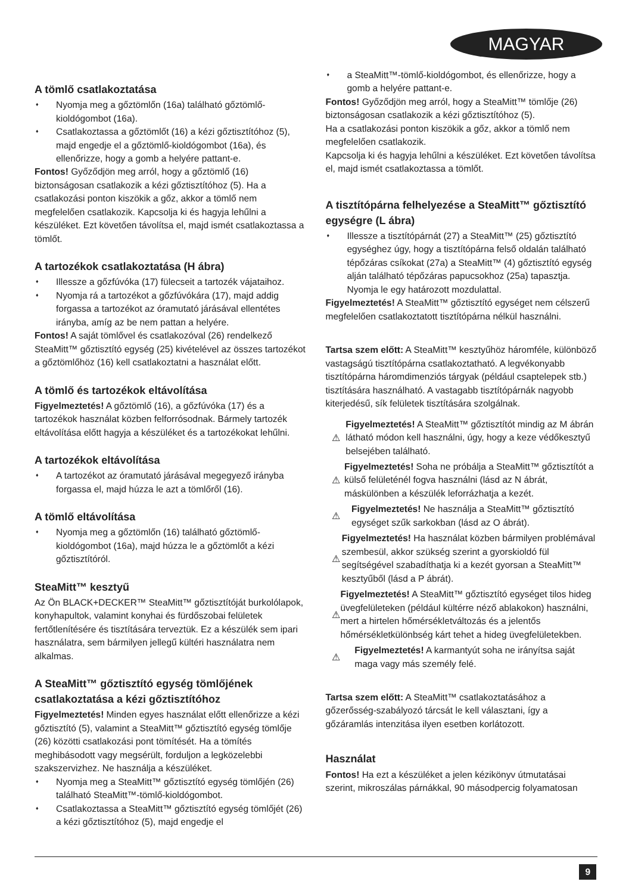MAGYAR
A tömlő csatlakoztatása
Nyomja meg a gőztömlőn (16a) található gőztömlő-kioldógombot (16a).
Csatlakoztassa a gőztömlőt (16) a kézi gőztisztítóhoz (5), majd engedje el a gőztömlő-kioldógombot (16a), és ellenőrizze, hogy a gomb a helyére pattant-e.
Fontos! Győződjön meg arról, hogy a gőztömlő (16) biztonságosan csatlakozik a kézi gőztisztítóhoz (5). Ha a csatlakozási ponton kiszökik a gőz, akkor a tömlő nem megfelelően csatlakozik. Kapcsolja ki és hagyja lehűlni a készüléket. Ezt követően távolítsa el, majd ismét csatlakoztassa a tömlőt.
A tartozékok csatlakoztatása (H ábra)
Illessze a gőzfúvóka (17) fülecseit a tartozék vájataihoz.
Nyomja rá a tartozékot a gőzfúvókára (17), majd addig forgassa a tartozékot az óramutató járásával ellentétes irányba, amíg az be nem pattan a helyére.
Fontos! A saját tömlővel és csatlakozóval (26) rendelkező SteaMitt™ gőztisztító egység (25) kivételével az összes tartozékot a gőztömlőhöz (16) kell csatlakoztatni a használat előtt.
A tömlő és tartozékok eltávolítása
Figyelmeztetés! A gőztömlő (16), a gőzfúvóka (17) és a tartozékok használat közben felforrósodnak. Bármely tartozék eltávolítása előtt hagyja a készüléket és a tartozékokat lehűlni.
A tartozékok eltávolítása
A tartozékot az óramutató járásával megegyező irányba forgassa el, majd húzza le azt a tömlőről (16).
A tömlő eltávolítása
Nyomja meg a gőztömlőn (16) található gőztömlő-kioldógombot (16a), majd húzza le a gőztömlőt a kézi gőztisztítóról.
SteaMitt™ kesztyű
Az Ön BLACK+DECKER™ SteaMitt™ gőztisztítóját burkolólapok, konyhapultok, valamint konyhai és fürdőszobai felületek fertőtlenítésére és tisztítására terveztük. Ez a készülék sem ipari használatra, sem bármilyen jellegű kültéri használatra nem alkalmas.
A SteaMitt™ gőztisztító egység tömlőjének csatlakoztatása a kézi gőztisztítóhoz
Figyelmeztetés! Minden egyes használat előtt ellenőrizze a kézi gőztisztító (5), valamint a SteaMitt™ gőztisztító egység tömlője (26) közötti csatlakozási pont tömítését. Ha a tömítés meghibásodott vagy megsérült, forduljon a legközelebbi szakszervizhez. Ne használja a készüléket.
Nyomja meg a SteaMitt™ gőztisztító egység tömlőjén (26) található SteaMitt™-tömlő-kioldógombot.
Csatlakoztassa a SteaMitt™ gőztisztító egység tömlőjét (26) a kézi gőztisztítóhoz (5), majd engedje el
a SteaMitt™-tömlő-kioldógombot, és ellenőrizze, hogy a gomb a helyére pattant-e.
Fontos! Győződjön meg arról, hogy a SteaMitt™ tömlője (26) biztonságosan csatlakozik a kézi gőztisztítóhoz (5).
Ha a csatlakozási ponton kiszökik a gőz, akkor a tömlő nem megfelelően csatlakozik.
Kapcsolja ki és hagyja lehűlni a készüléket. Ezt követően távolítsa el, majd ismét csatlakoztassa a tömlőt.
A tisztítópárna felhelyezése a SteaMitt™ gőztisztító egységre (L ábra)
Illessze a tisztítópárnát (27) a SteaMitt™ (25) gőztisztító egységhez úgy, hogy a tisztítópárna felső oldalán található tépőzáras csíkokat (27a) a SteaMitt™ (4) gőztisztító egység alján található tépőzáras papucsokhoz (25a) tapasztja. Nyomja le egy határozott mozdulattal.
Figyelmeztetés! A SteaMitt™ gőztisztító egységet nem célszerű megfelelően csatlakoztatott tisztítópárna nélkül használni.
Tartsa szem előtt: A SteaMitt™ kesztyűhöz háromféle, különböző vastagságú tisztítópárna csatlakoztatható. A legvékonyabb tisztítópárna háromdimenziós tárgyak (például csaptelepek stb.) tisztítására használható. A vastagabb tisztítópárnák nagyobb kiterjedésű, sík felületek tisztítására szolgálnak.
⚠
Figyelmeztetés! A SteaMitt™ gőztisztítót mindig az M ábrán látható módon kell használni, úgy, hogy a keze védőkesztyű belsejében található.
⚠
Figyelmeztetés! Soha ne próbálja a SteaMitt™ gőztisztítót a külső felületénél fogva használni (lásd az N ábrát, máskülönben a készülék leforrázhatja a kezét.
⚠
Figyelmeztetés! Ne használja a SteaMitt™ gőztisztító egységet szűk sarkokban (lásd az O ábrát).
⚠
Figyelmeztetés! Ha használat közben bármilyen problémával szembesül, akkor szükség szerint a gyorskioldó fül segítségével szabadíthatja ki a kezét gyorsan a SteaMitt™ kesztyűből (lásd a P ábrát).
⚠
Figyelmeztetés! A SteaMitt™ gőztisztító egységet tilos hideg üvegfelületeken (például kültérre néző ablakokon) használni, mert a hirtelen hőmérsékletváltozás és a jelentős hőmérsékletkülönbség kárt tehet a hideg üvegfelületekben.
⚠
Figyelmeztetés! A karmantyút soha ne irányítsa saját maga vagy más személy felé.
Tartsa szem előtt: A SteaMitt™ csatlakoztatásához a gőzerősség-szabályozó tárcsát le kell választani, így a gőzáramlás intenzitása ilyen esetben korlátozott.
Használat
Fontos! Ha ezt a készüléket a jelen kézikönyv útmutatásai szerint, mikroszálas párnákkal, 90 másodpercig folyamatosan
9